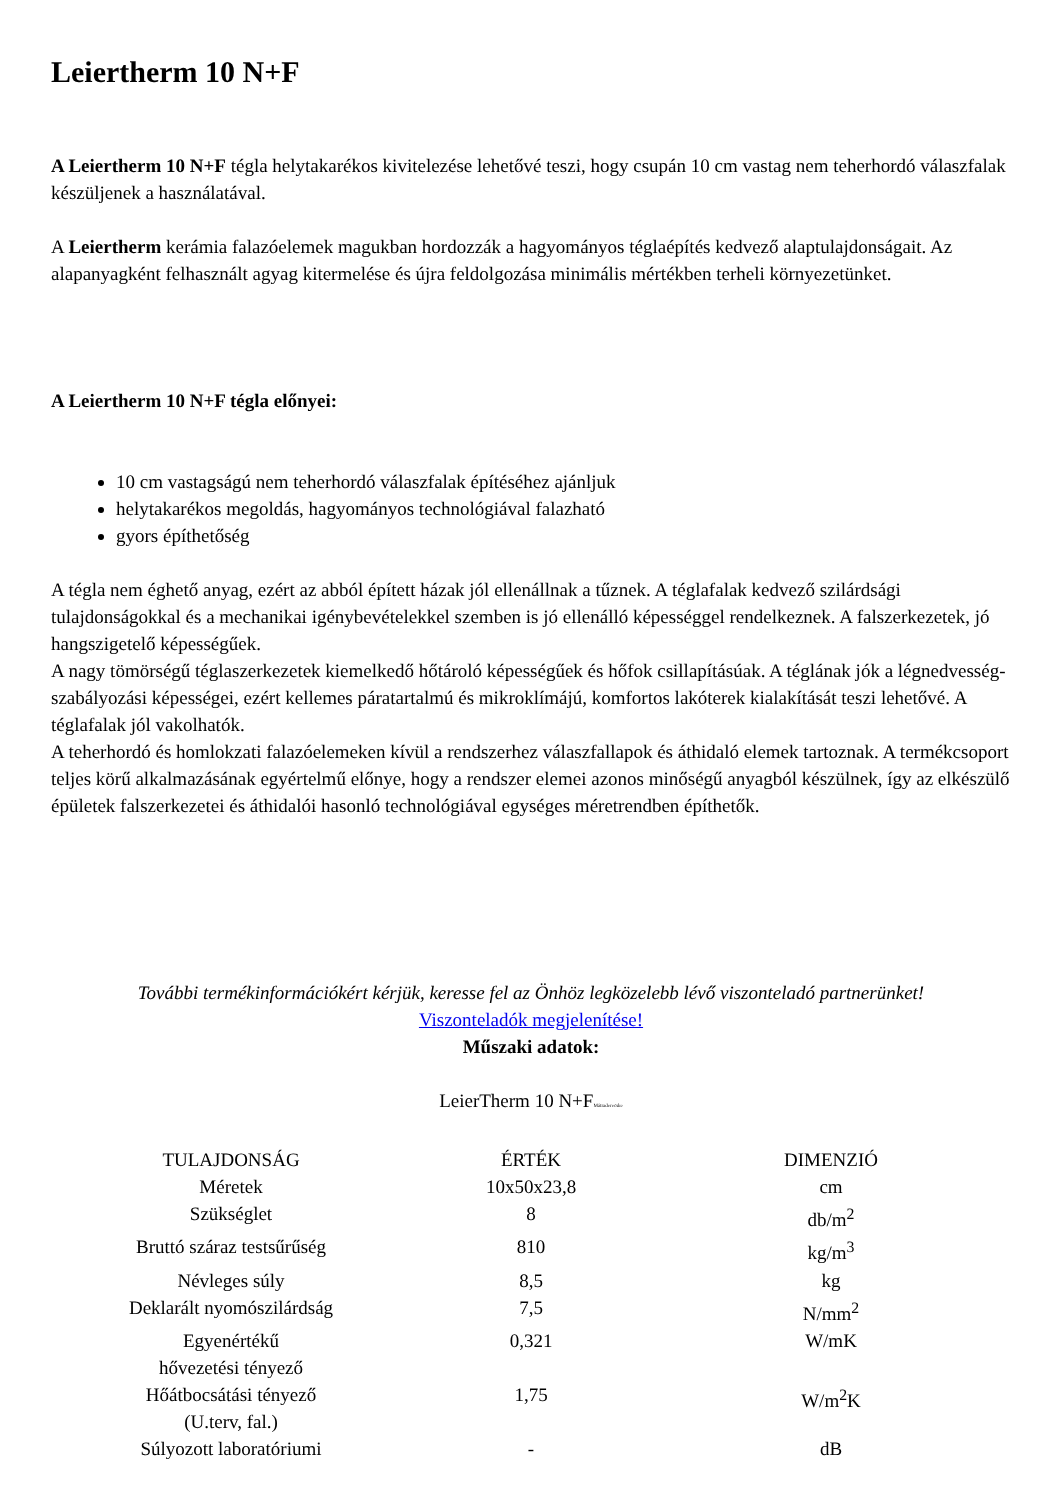Leiertherm 10 N+F
A Leiertherm 10 N+F tégla helytakarékos kivitelezése lehetővé teszi, hogy csupán 10 cm vastag nem teherhordó válaszfalak készüljenek a használatával.
A Leiertherm kerámia falazóelemek magukban hordozzák a hagyományos téglaépítés kedvező alaptulajdonságait. Az alapanyagként felhasznált agyag kitermelése és újra feldolgozása minimális mértékben terheli környezetünket.
A Leiertherm 10 N+F tégla előnyei:
10 cm vastagságú nem teherhordó válaszfalak építéséhez ajánljuk
helytakarékos megoldás, hagyományos technológiával falazható
gyors építhetőség
A tégla nem éghető anyag, ezért az abból épített házak jól ellenállnak a tűznek. A téglafalak kedvező szilárdsági tulajdonságokkal és a mechanikai igénybevételekkel szemben is jó ellenálló képességgel rendelkeznek. A falszerkezetek, jó hangszigetelő képességűek.
A nagy tömörségű téglaszerkezetek kiemelkedő hőtároló képességűek és hőfok csillapításúak. A téglának jók a légnedvesség-szabályozási képességei, ezért kellemes páratartalmú és mikroklímájú, komfortos lakóterek kialakítását teszi lehetővé. A téglafalak jól vakolhatók.
A teherhordó és homlokzati falazóelemeken kívül a rendszerhez válaszfallapok és áthidaló elemek tartoznak. A termékcsoport teljes körű alkalmazásának egyértelmű előnye, hogy a rendszer elemei azonos minőségű anyagból készülnek, így az elkészülő épületek falszerkezetei és áthidalói hasonló technológiával egységes méretrendben építhetők.
További termékinformációkért kérjük, keresse fel az Önhöz legközelebb lévő viszonteladó partnerünket!
Viszonteladók megjelenítése!
Műszaki adatok:
LeierTherm 10 N+FMátraderecske
| TULAJDONSÁG | ÉRTÉK | DIMENZIÓ |
| --- | --- | --- |
| Méretek | 10x50x23,8 | cm |
| Szükséglet | 8 | db/m<sup>2</sup> |
| Bruttó száraz testsűrűség | 810 | kg/m<sup>3</sup> |
| Névleges súly | 8,5 | kg |
| Deklarált nyomószilárdság | 7,5 | N/mm<sup>2</sup> |
| Egyenértékű hővezetési tényező | 0,321 | W/mK |
| Hőátbocsátási tényező (U.terv, fal.) | 1,75 | W/m<sup>2</sup>K |
| Súlyozott laboratóriumi | - | dB |